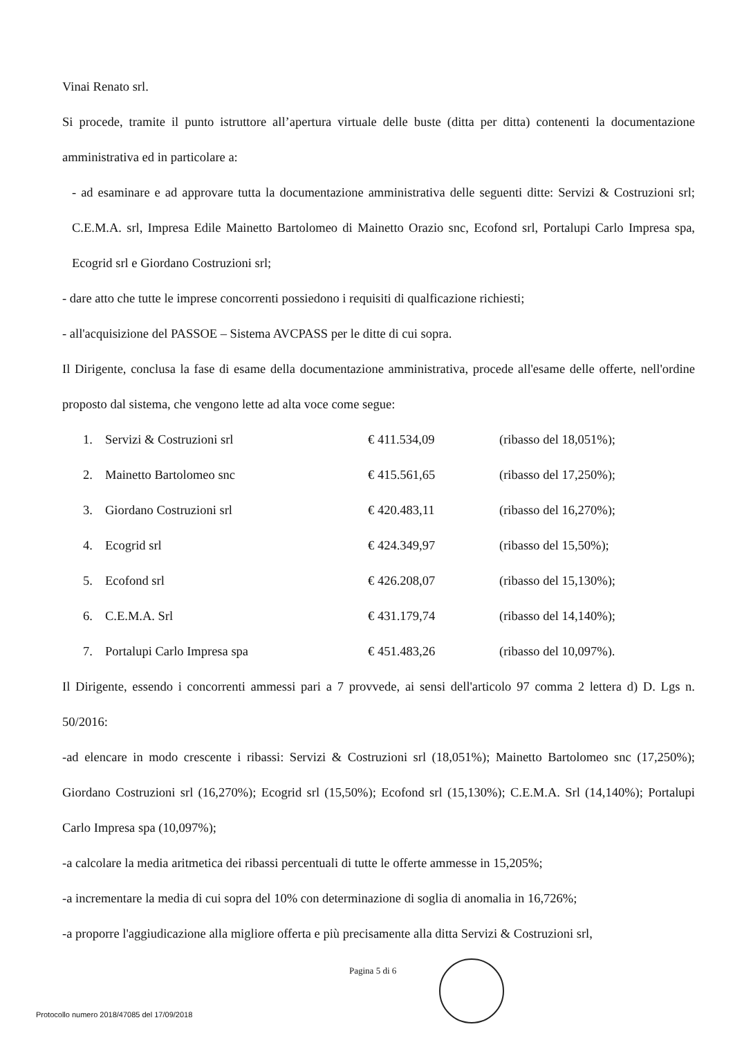Vinai Renato srl.
Si procede, tramite il punto istruttore all’apertura virtuale delle buste (ditta per ditta) contenenti la documentazione amministrativa ed in particolare a:
- ad esaminare e ad approvare tutta la documentazione amministrativa delle seguenti ditte: Servizi & Costruzioni srl; C.E.M.A. srl, Impresa Edile Mainetto Bartolomeo di Mainetto Orazio snc, Ecofond srl, Portalupi Carlo Impresa spa, Ecogrid srl e Giordano Costruzioni srl;
- dare atto che tutte le imprese concorrenti possiedono i requisiti di qualficazione richiesti;
- all'acquisizione del PASSOE – Sistema AVCPASS per le ditte di cui sopra.
Il Dirigente, conclusa la fase di esame della documentazione amministrativa, procede all'esame delle offerte, nell'ordine proposto dal sistema, che vengono lette ad alta voce come segue:
| 1. | Servizi & Costruzioni srl | € 411.534,09 | (ribasso del 18,051%); |
| 2. | Mainetto Bartolomeo snc | € 415.561,65 | (ribasso del 17,250%); |
| 3. | Giordano Costruzioni srl | € 420.483,11 | (ribasso del 16,270%); |
| 4. | Ecogrid srl | € 424.349,97 | (ribasso del 15,50%); |
| 5. | Ecofond srl | € 426.208,07 | (ribasso del 15,130%); |
| 6. | C.E.M.A. Srl | € 431.179,74 | (ribasso del 14,140%); |
| 7. | Portalupi Carlo Impresa spa | € 451.483,26 | (ribasso del 10,097%). |
Il Dirigente, essendo i concorrenti ammessi pari a 7 provvede, ai sensi dell'articolo 97 comma 2 lettera d) D. Lgs n. 50/2016:
-ad elencare in modo crescente i ribassi: Servizi & Costruzioni srl (18,051%); Mainetto Bartolomeo snc (17,250%); Giordano Costruzioni srl (16,270%); Ecogrid srl (15,50%); Ecofond srl (15,130%); C.E.M.A. Srl (14,140%); Portalupi Carlo Impresa spa (10,097%);
-a calcolare la media aritmetica dei ribassi percentuali di tutte le offerte ammesse in 15,205%;
-a incrementare la media di cui sopra del 10% con determinazione di soglia di anomalia in 16,726%;
-a proporre l'aggiudicazione alla migliore offerta e più precisamente alla ditta Servizi & Costruzioni srl,
Pagina 5 di 6
Protocollo numero 2018/47085 del 17/09/2018